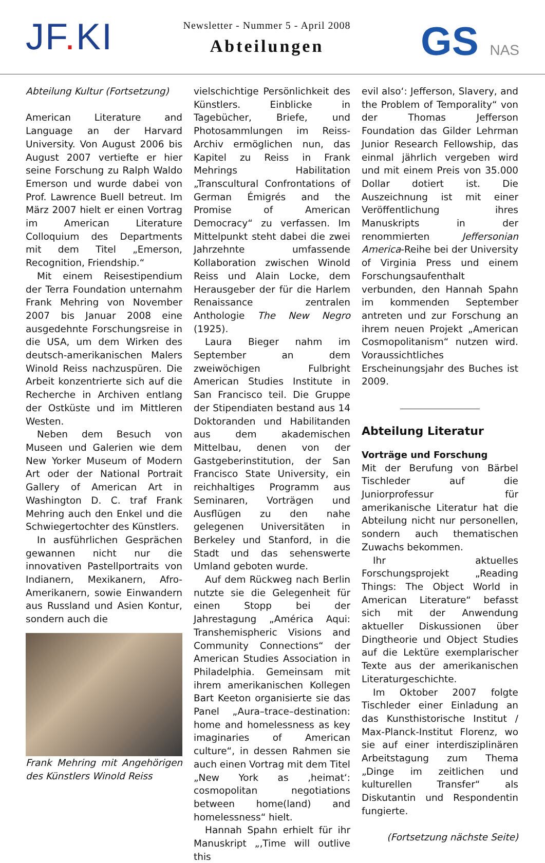JF. KI
Newsletter - Nummer 5 - April 2008
Abteilungen
GS NAS
Abteilung Kultur (Fortsetzung)
American Literature and Language an der Harvard University. Von August 2006 bis August 2007 vertiefte er hier seine Forschung zu Ralph Waldo Emerson und wurde dabei von Prof. Lawrence Buell betreut. Im März 2007 hielt er einen Vortrag im American Literature Colloquium des Departments mit dem Titel „Emerson, Recognition, Friendship.“
Mit einem Reisestipendium der Terra Foundation unternahm Frank Mehring von November 2007 bis Januar 2008 eine ausgedehnte Forschungsreise in die USA, um dem Wirken des deutsch-amerikanischen Malers Winold Reiss nachzuspüren. Die Arbeit konzentrierte sich auf die Recherche in Archiven entlang der Ostküste und im Mittleren Westen.
Neben dem Besuch von Museen und Galerien wie dem New Yorker Museum of Modern Art oder der National Portrait Gallery of American Art in Washington D. C. traf Frank Mehring auch den Enkel und die Schwiegertochter des Künstlers.
In ausführlichen Gesprächen gewannen nicht nur die innovativen Pastellportraits von Indianern, Mexikanern, Afro-Amerikanern, sowie Einwandern aus Russland und Asien Kontur, sondern auch die
Frank Mehring mit Angehörigen des Künstlers Winold Reiss
vielschichtige Persönlichkeit des Künstlers. Einblicke in Tagebücher, Briefe, und Photosammlungen im Reiss-Archiv ermöglichen nun, das Kapitel zu Reiss in Frank Mehrings Habilitation „Transcultural Confrontations of German Émigrés and the Promise of American Democracy“ zu verfassen. Im Mittelpunkt steht dabei die zwei Jahrzehnte umfassende Kollaboration zwischen Winold Reiss und Alain Locke, dem Herausgeber der für die Harlem Renaissance zentralen Anthologie The New Negro (1925).
Laura Bieger nahm im September an dem zweiwöchigen Fulbright American Studies Institute in San Francisco teil. Die Gruppe der Stipendiaten bestand aus 14 Doktoranden und Habilitanden aus dem akademischen Mittelbau, denen von der Gastgeberinstitution, der San Francisco State University, ein reichhaltiges Programm aus Seminaren, Vorträgen und Ausflügen zu den nahe gelegenen Universitäten in Berkeley und Stanford, in die Stadt und das sehenswerte Umland geboten wurde.
Auf dem Rückweg nach Berlin nutzte sie die Gelegenheit für einen Stopp bei der Jahrestagung „América Aqui: Transhemispheric Visions and Community Connections“ der American Studies Association in Philadelphia. Gemeinsam mit ihrem amerikanischen Kollegen Bart Keeton organisierte sie das Panel „Aura–trace–destination: home and homelessness as key imaginaries of American culture“, in dessen Rahmen sie auch einen Vortrag mit dem Titel „New York as ‚heimat‘: cosmopolitan negotiations between home(land) and homelessness“ hielt.
Hannah Spahn erhielt für ihr Manuskript „‚Time will outlive this
evil also‘: Jefferson, Slavery, and the Problem of Temporality“ von der Thomas Jefferson Foundation das Gilder Lehrman Junior Research Fellowship, das einmal jährlich vergeben wird und mit einem Preis von 35.000 Dollar dotiert ist. Die Auszeichnung ist mit einer Veröffentlichung ihres Manuskripts in der renommierten Jeffersonian America-Reihe bei der University of Virginia Press und einem Forschungsaufenthalt verbunden, den Hannah Spahn im kommenden September antreten und zur Forschung an ihrem neuen Projekt „American Cosmopolitanism“ nutzen wird. Voraussichtliches Erscheinungsjahr des Buches ist 2009.
Abteilung Literatur
Vorträge und Forschung
Mit der Berufung von Bärbel Tischleder auf die Juniorprofessur für amerikanische Literatur hat die Abteilung nicht nur personellen, sondern auch thematischen Zuwachs bekommen.
Ihr aktuelles Forschungsprojekt „Reading Things: The Object World in American Literature“ befasst sich mit der Anwendung aktueller Diskussionen über Dingtheorie und Object Studies auf die Lektüre exemplarischer Texte aus der amerikanischen Literaturgeschichte.
Im Oktober 2007 folgte Tischleder einer Einladung an das Kunsthistorische Institut / Max-Planck-Institut Florenz, wo sie auf einer interdisziplinären Arbeitstagung zum Thema „Dinge im zeitlichen und kulturellen Transfer“ als Diskutantin und Respondentin fungierte.
(Fortsetzung nächste Seite)